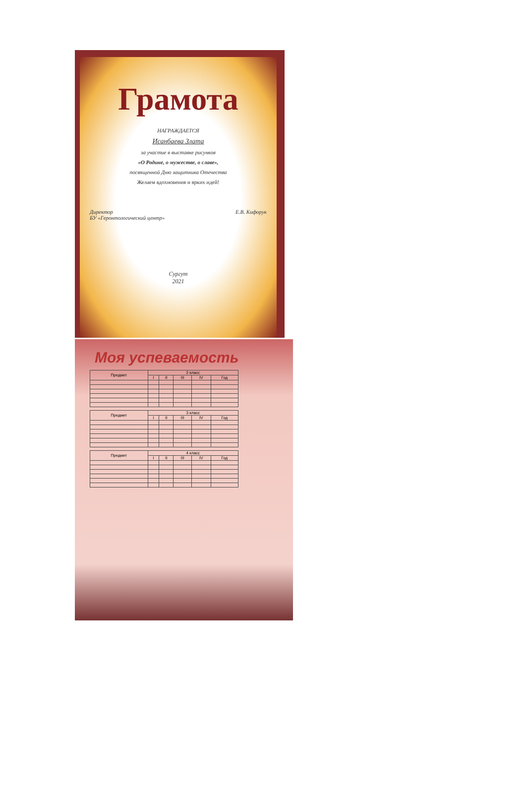Грамота
НАГРАЖДАЕТСЯ
Исанбаева Злата
за участие в выставке рисунков
«О Родине, о мужестве, о славе»,
посвященной Дню защитника Отечества
Желаем вдохновения и ярких идей!
Директор
БУ «Геронтологический центр» Е.В. Кифорук
Сургут
2021
Моя успеваемость
| Предмет | 2 класс | | | | |
| --- | --- | --- | --- | --- | --- |
| | I | II | III | IV | Год |
| Предмет | 3 класс | | | | |
| --- | --- | --- | --- | --- | --- |
| | I | II | III | IV | Год |
| Предмет | 4 класс | | | | |
| --- | --- | --- | --- | --- | --- |
| | I | II | III | IV | Год |